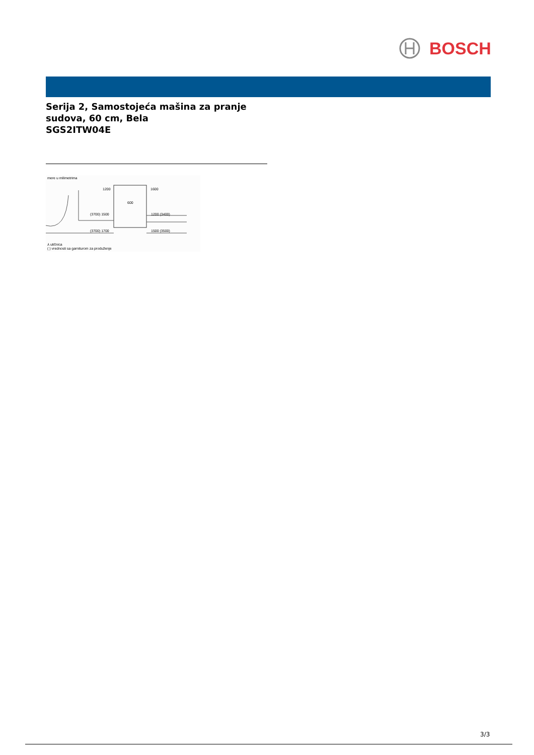BOSCH
Serija 2, Samostojeća mašina za pranje
sudova, 60 cm, Bela
SGS2ITW04E
mere u milimetrima
1200 1600
600
(3700) 1500 1200 (3400)
(3700) 1700 1500 (3500)
⅄ utičnica
( ) vrednosti sa garniturom za produženje
3/3